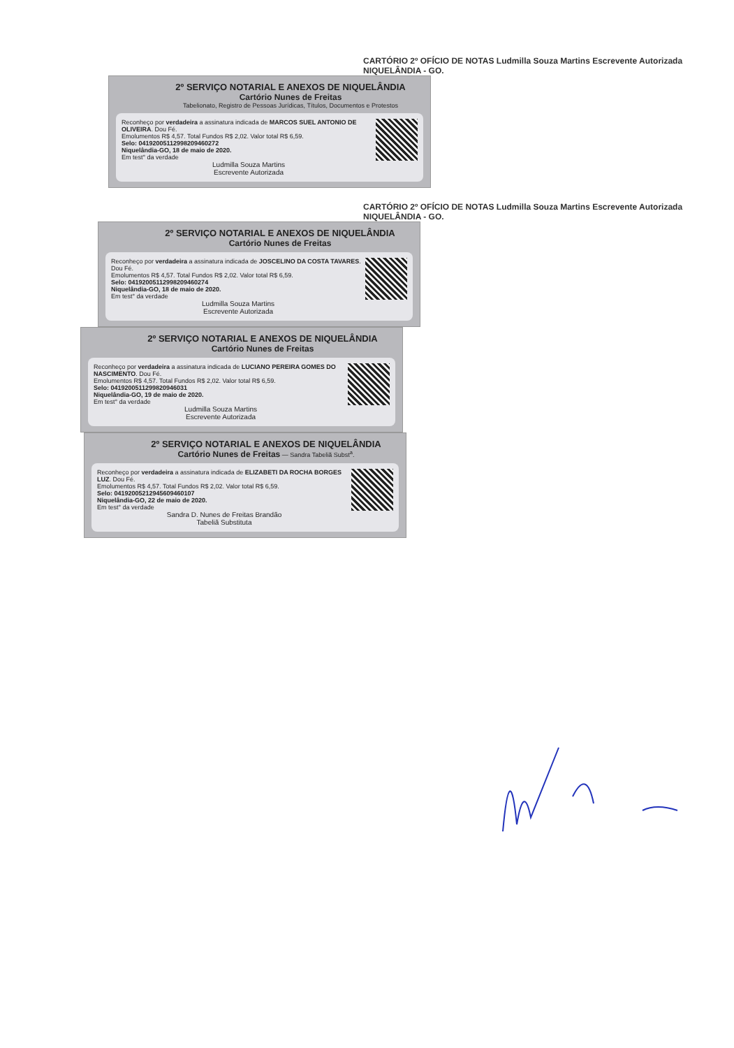CARTÓRIO 2º OFÍCIO DE NOTAS Ludmilla Souza Martins Escrevente Autorizada NIQUELÂNDIA - GO.
2º SERVIÇO NOTARIAL E ANEXOS DE NIQUELÂNDIA
Cartório Nunes de Freitas
Tabelionato, Registro de Pessoas Jurídicas, Títulos, Documentos e Protestos
Reconheço por verdadeira a assinatura indicada de MARCOS SUEL ANTONIO DE OLIVEIRA. Dou Fé.
Emolumentos R$ 4,57. Total Fundos R$ 2,02. Valor total R$ 6,59.
Selo: 04192005112998209460272
Niquelândia-GO, 18 de maio de 2020.
Em test° da verdade
Ludmilla Souza Martins
Escrevente Autorizada
CARTÓRIO 2º OFÍCIO DE NOTAS Ludmilla Souza Martins Escrevente Autorizada NIQUELÂNDIA - GO.
2º SERVIÇO NOTARIAL E ANEXOS DE NIQUELÂNDIA
Cartório Nunes de Freitas
Reconheço por verdadeira a assinatura indicada de JOSCELINO DA COSTA TAVARES. Dou Fé.
Emolumentos R$ 4,57. Total Fundos R$ 2,02. Valor total R$ 6,59.
Selo: 04192005112998209460274
Niquelândia-GO, 18 de maio de 2020.
Em test° da verdade
Ludmilla Souza Martins
Escrevente Autorizada
2º SERVIÇO NOTARIAL E ANEXOS DE NIQUELÂNDIA
Cartório Nunes de Freitas
Reconheço por verdadeira a assinatura indicada de LUCIANO PEREIRA GOMES DO NASCIMENTO. Dou Fé.
Emolumentos R$ 4,57. Total Fundos R$ 2,02. Valor total R$ 6,59.
Selo: 0419200511299820946031
Niquelândia-GO, 19 de maio de 2020.
Em test° da verdade
Ludmilla Souza Martins
Escrevente Autorizada
2º SERVIÇO NOTARIAL E ANEXOS DE NIQUELÂNDIA
Cartório Nunes de Freitas — Sandra Tabeliã Subst<sup>a</sup>.
Reconheço por verdadeira a assinatura indicada de ELIZABETI DA ROCHA BORGES LUZ. Dou Fé.
Emolumentos R$ 4,57. Total Fundos R$ 2,02. Valor total R$ 6,59.
Selo: 04192005212945609460107
Niquelândia-GO, 22 de maio de 2020.
Em test° da verdade
Sandra D. Nunes de Freitas Brandão
Tabeliã Substituta